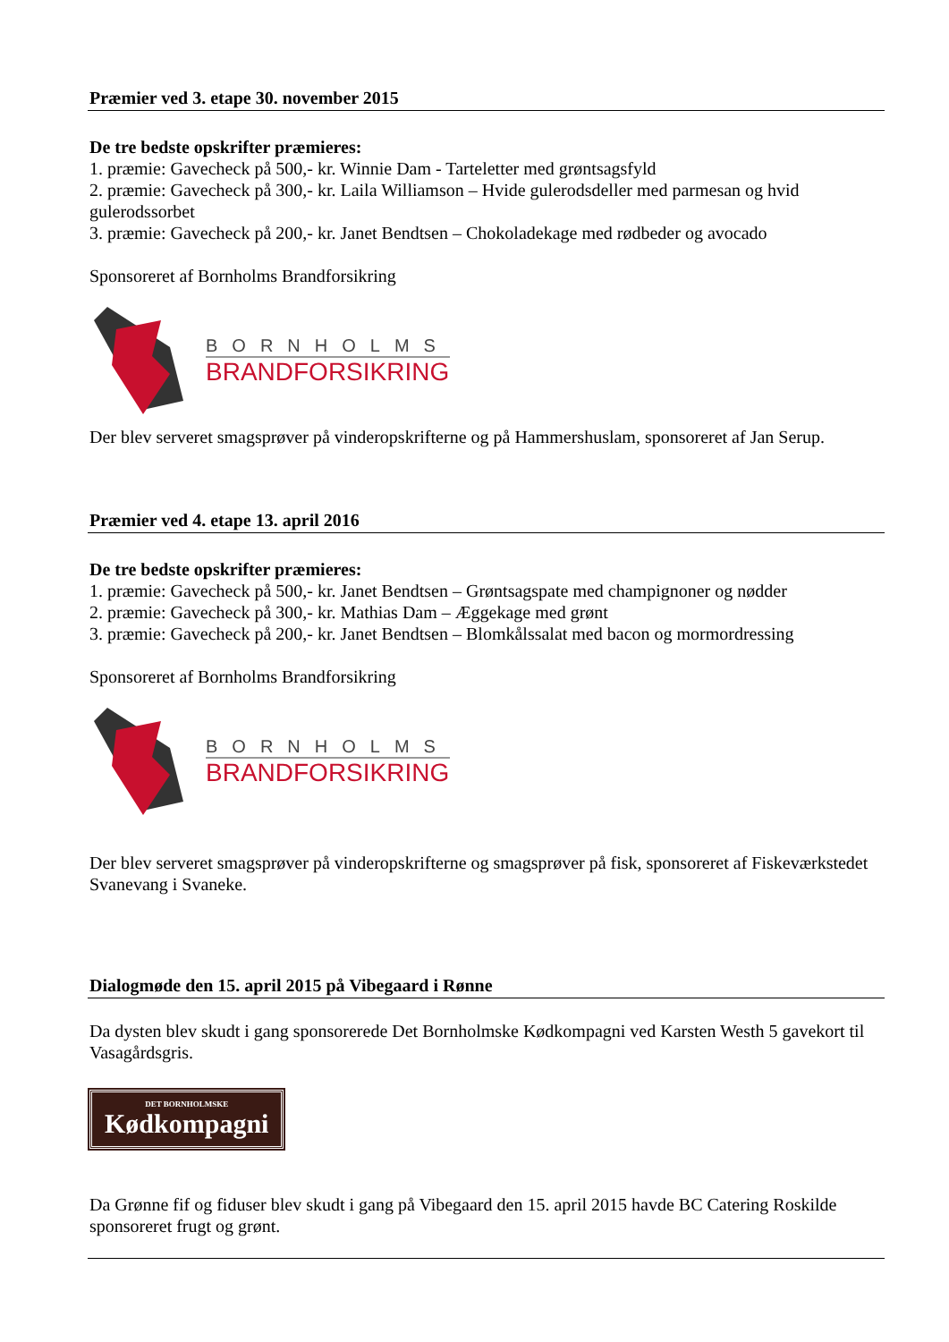Præmier ved 3. etape 30. november 2015
De tre bedste opskrifter præmieres:
1. præmie: Gavecheck på 500,- kr. Winnie Dam - Tarteletter med grøntsagsfyld
2. præmie: Gavecheck på 300,- kr. Laila Williamson – Hvide gulerodsdeller med parmesan og hvid gulerodssorbet
3. præmie: Gavecheck på 200,- kr. Janet Bendtsen – Chokoladekage med rødbeder og avocado
Sponsoreret af Bornholms Brandforsikring
BORNHOLMS
BRANDFORSIKRING
Der blev serveret smagsprøver på vinderopskrifterne og på Hammershuslam, sponsoreret af Jan Serup.
Præmier ved 4. etape 13. april 2016
De tre bedste opskrifter præmieres:
1. præmie: Gavecheck på 500,- kr. Janet Bendtsen – Grøntsagspate med champignoner og nødder
2. præmie: Gavecheck på 300,- kr. Mathias Dam – Æggekage med grønt
3. præmie: Gavecheck på 200,- kr. Janet Bendtsen – Blomkålssalat med bacon og mormordressing
Sponsoreret af Bornholms Brandforsikring
BORNHOLMS
BRANDFORSIKRING
Der blev serveret smagsprøver på vinderopskrifterne og smagsprøver på fisk, sponsoreret af Fiskeværkstedet Svanevang i Svaneke.
Dialogmøde den 15. april 2015 på Vibegaard i Rønne
Da dysten blev skudt i gang sponsorerede Det Bornholmske Kødkompagni ved Karsten Westh 5 gavekort til Vasagårdsgris.
DET BORNHOLMSKE Kødkompagni
Da Grønne fif og fiduser blev skudt i gang på Vibegaard den 15. april 2015 havde BC Catering Roskilde sponsoreret frugt og grønt.